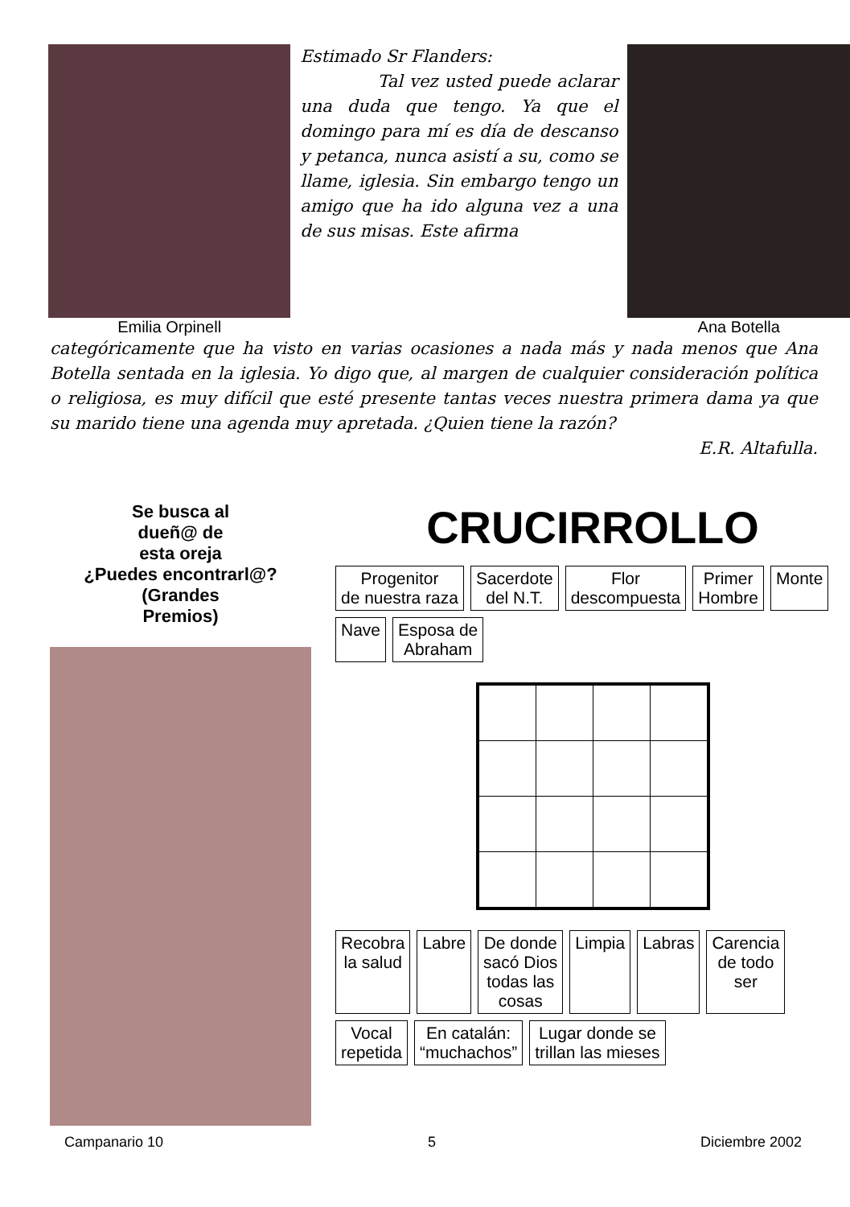Emilia Orpinell
Estimado Sr Flanders:
Tal vez usted puede aclarar una duda que tengo. Ya que el domingo para mí es día de descanso y petanca, nunca asistí a su, como se llame, iglesia. Sin embargo tengo un amigo que ha ido alguna vez a una de sus misas. Este afirma
Ana Botella
categóricamente que ha visto en varias ocasiones a nada más y nada menos que Ana Botella sentada en la iglesia. Yo digo que, al margen de cualquier consideración política o religiosa, es muy difícil que esté presente tantas veces nuestra primera dama ya que su marido tiene una agenda muy apretada. ¿Quien tiene la razón?
E.R. Altafulla.
Se busca al
dueñ@ de
esta oreja
¿Puedes encontrarl@?
(Grandes
Premios)
CRUCIRROLLO
Progenitor
de nuestra raza Sacerdote
del N.T. Flor
descompuesta Primer
Hombre Monte Nave Esposa de
Abraham
Recobra
la salud Labre De donde
sacó Dios
todas las
cosas Limpia Labras Carencia
de todo
ser Vocal
repetida En catalán:
“muchachos” Lugar donde se
trillan las mieses
Campanario 10 5 Diciembre 2002